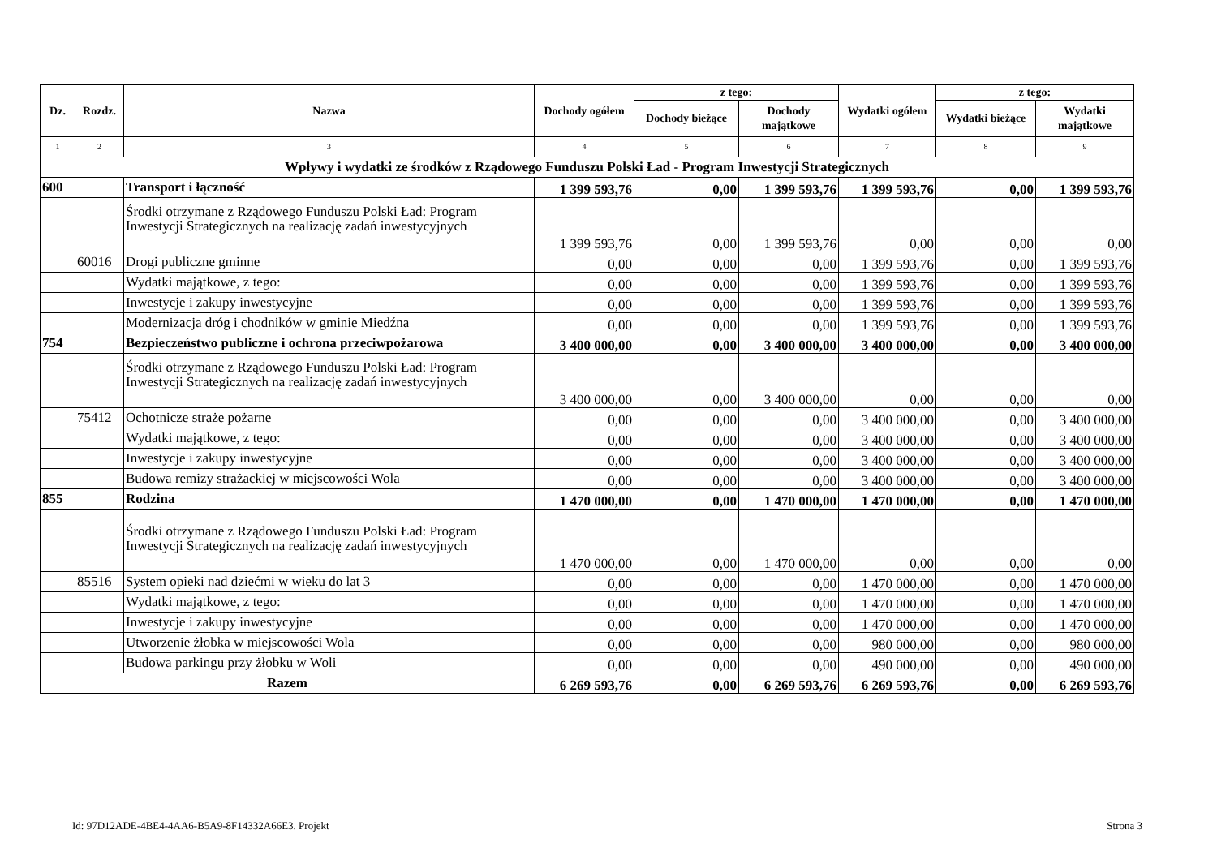| Dz. | Rozdz. | Nazwa | Dochody ogółem | z tego: | | Wydatki ogółem | z tego: | |
| --- | --- | --- | --- | --- | --- | --- | --- | --- |
| | | | | Dochody bieżące | Dochody majątkowe | | Wydatki bieżące | Wydatki majątkowe |
| 1 | 2 | 3 | 4 | 5 | 6 | 7 | 8 | 9 |
| Wpływy i wydatki ze środków z Rządowego Funduszu Polski Ład - Program Inwestycji Strategicznych | | | | | | | | |
| 600 | | Transport i łączność | 1 399 593,76 | 0,00 | 1 399 593,76 | 1 399 593,76 | 0,00 | 1 399 593,76 |
| | | Środki otrzymane z Rządowego Funduszu Polski Ład: Program Inwestycji Strategicznych na realizację zadań inwestycyjnych | 1 399 593,76 | 0,00 | 1 399 593,76 | 0,00 | 0,00 | 0,00 |
| | 60016 | Drogi publiczne gminne | 0,00 | 0,00 | 0,00 | 1 399 593,76 | 0,00 | 1 399 593,76 |
| | | Wydatki majątkowe, z tego: | 0,00 | 0,00 | 0,00 | 1 399 593,76 | 0,00 | 1 399 593,76 |
| | | Inwestycje i zakupy inwestycyjne | 0,00 | 0,00 | 0,00 | 1 399 593,76 | 0,00 | 1 399 593,76 |
| | | Modernizacja dróg i chodników w gminie Miedźna | 0,00 | 0,00 | 0,00 | 1 399 593,76 | 0,00 | 1 399 593,76 |
| 754 | | Bezpieczeństwo publiczne i ochrona przeciwpożarowa | 3 400 000,00 | 0,00 | 3 400 000,00 | 3 400 000,00 | 0,00 | 3 400 000,00 |
| | | Środki otrzymane z Rządowego Funduszu Polski Ład: Program Inwestycji Strategicznych na realizację zadań inwestycyjnych | 3 400 000,00 | 0,00 | 3 400 000,00 | 0,00 | 0,00 | 0,00 |
| | 75412 | Ochotnicze straże pożarne | 0,00 | 0,00 | 0,00 | 3 400 000,00 | 0,00 | 3 400 000,00 |
| | | Wydatki majątkowe, z tego: | 0,00 | 0,00 | 0,00 | 3 400 000,00 | 0,00 | 3 400 000,00 |
| | | Inwestycje i zakupy inwestycyjne | 0,00 | 0,00 | 0,00 | 3 400 000,00 | 0,00 | 3 400 000,00 |
| | | Budowa remizy strażackiej w miejscowości Wola | 0,00 | 0,00 | 0,00 | 3 400 000,00 | 0,00 | 3 400 000,00 |
| 855 | | Rodzina | 1 470 000,00 | 0,00 | 1 470 000,00 | 1 470 000,00 | 0,00 | 1 470 000,00 |
| | | Środki otrzymane z Rządowego Funduszu Polski Ład: Program Inwestycji Strategicznych na realizację zadań inwestycyjnych | 1 470 000,00 | 0,00 | 1 470 000,00 | 0,00 | 0,00 | 0,00 |
| | 85516 | System opieki nad dziećmi w wieku do lat 3 | 0,00 | 0,00 | 0,00 | 1 470 000,00 | 0,00 | 1 470 000,00 |
| | | Wydatki majątkowe, z tego: | 0,00 | 0,00 | 0,00 | 1 470 000,00 | 0,00 | 1 470 000,00 |
| | | Inwestycje i zakupy inwestycyjne | 0,00 | 0,00 | 0,00 | 1 470 000,00 | 0,00 | 1 470 000,00 |
| | | Utworzenie żłobka w miejscowości Wola | 0,00 | 0,00 | 0,00 | 980 000,00 | 0,00 | 980 000,00 |
| | | Budowa parkingu przy żłobku w Woli | 0,00 | 0,00 | 0,00 | 490 000,00 | 0,00 | 490 000,00 |
| Razem | | | 6 269 593,76 | 0,00 | 6 269 593,76 | 6 269 593,76 | 0,00 | 6 269 593,76 |
Id: 97D12ADE-4BE4-4AA6-B5A9-8F14332A66E3. Projekt
Strona 3